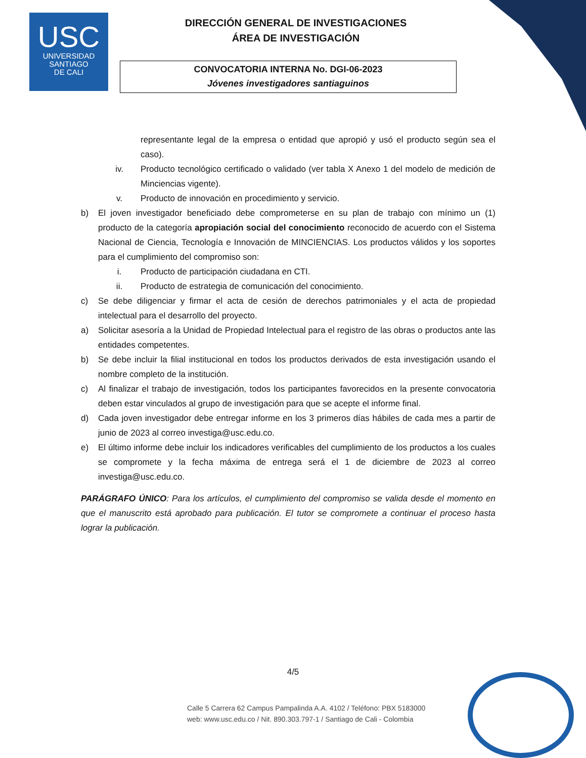USC
UNIVERSIDAD
SANTIAGO
DE CALI
DIRECCIÓN GENERAL DE INVESTIGACIONES
ÁREA DE INVESTIGACIÓN
CONVOCATORIA INTERNA No. DGI-06-2023
Jóvenes investigadores santiaguinos
representante legal de la empresa o entidad que apropió y usó el producto según sea el caso).
iv. Producto tecnológico certificado o validado (ver tabla X Anexo 1 del modelo de medición de Minciencias vigente).
v. Producto de innovación en procedimiento y servicio.
b) El joven investigador beneficiado debe comprometerse en su plan de trabajo con mínimo un (1) producto de la categoría apropiación social del conocimiento reconocido de acuerdo con el Sistema Nacional de Ciencia, Tecnología e Innovación de MINCIENCIAS. Los productos válidos y los soportes para el cumplimiento del compromiso son:
i. Producto de participación ciudadana en CTI.
ii. Producto de estrategia de comunicación del conocimiento.
c) Se debe diligenciar y firmar el acta de cesión de derechos patrimoniales y el acta de propiedad intelectual para el desarrollo del proyecto.
a) Solicitar asesoría a la Unidad de Propiedad Intelectual para el registro de las obras o productos ante las entidades competentes.
b) Se debe incluir la filial institucional en todos los productos derivados de esta investigación usando el nombre completo de la institución.
c) Al finalizar el trabajo de investigación, todos los participantes favorecidos en la presente convocatoria deben estar vinculados al grupo de investigación para que se acepte el informe final.
d) Cada joven investigador debe entregar informe en los 3 primeros días hábiles de cada mes a partir de junio de 2023 al correo investiga@usc.edu.co.
e) El último informe debe incluir los indicadores verificables del cumplimiento de los productos a los cuales se compromete y la fecha máxima de entrega será el 1 de diciembre de 2023 al correo investiga@usc.edu.co.
PARÁGRAFO ÚNICO: Para los artículos, el cumplimiento del compromiso se valida desde el momento en que el manuscrito está aprobado para publicación. El tutor se compromete a continuar el proceso hasta lograr la publicación.
4/5
Calle 5 Carrera 62 Campus Pampalinda A.A. 4102 / Teléfono: PBX 5183000
web: www.usc.edu.co / Nit. 890.303.797-1 / Santiago de Cali - Colombia